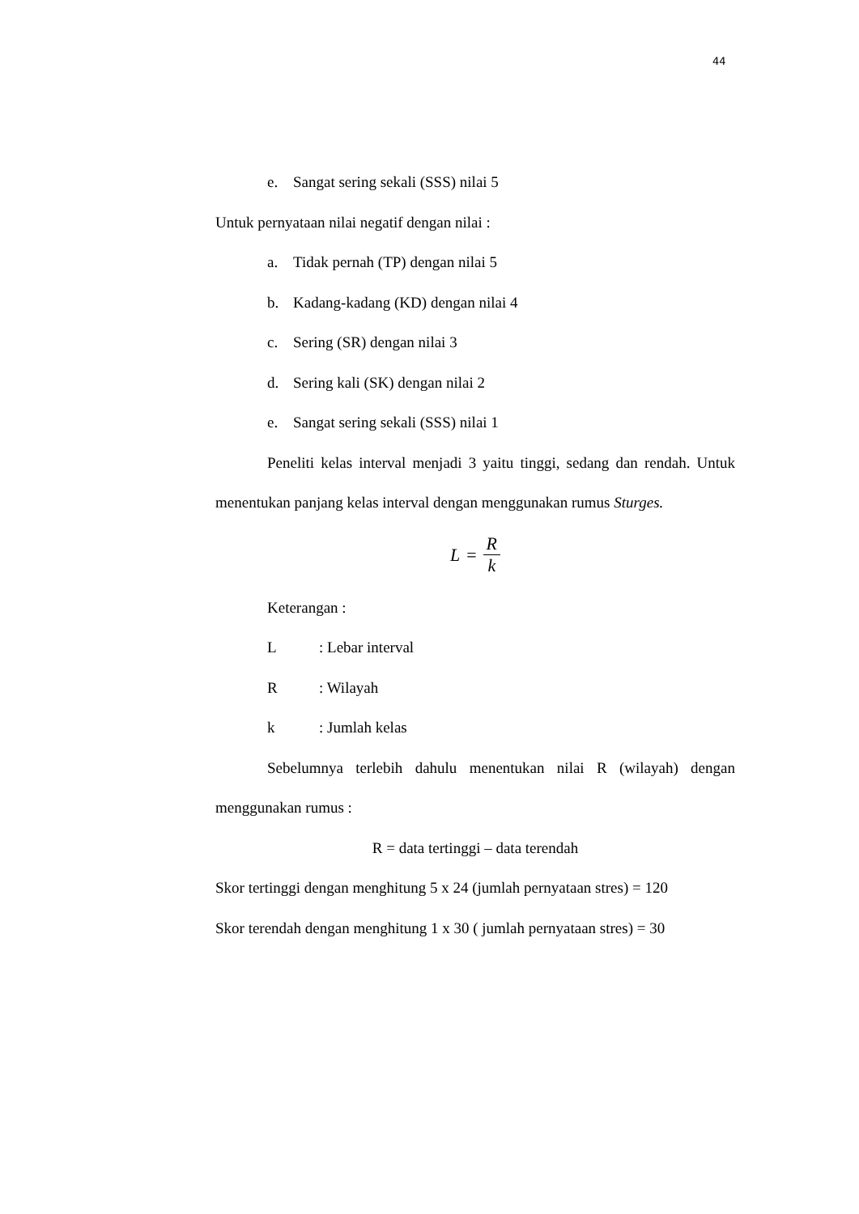44
e. Sangat sering sekali (SSS) nilai 5
Untuk pernyataan nilai negatif dengan nilai :
a. Tidak pernah (TP) dengan nilai 5
b. Kadang-kadang (KD) dengan nilai 4
c. Sering (SR) dengan nilai 3
d. Sering kali (SK) dengan nilai 2
e. Sangat sering sekali (SSS) nilai 1
Peneliti kelas interval menjadi 3 yaitu tinggi, sedang dan rendah. Untuk menentukan panjang kelas interval dengan menggunakan rumus Sturges.
L = R k
Keterangan :
L: Lebar interval
R: Wilayah
k: Jumlah kelas
Sebelumnya terlebih dahulu menentukan nilai R (wilayah) dengan menggunakan rumus :
R = data tertinggi – data terendah
Skor tertinggi dengan menghitung 5 x 24 (jumlah pernyataan stres) = 120
Skor terendah dengan menghitung 1 x 30 ( jumlah pernyataan stres) = 30